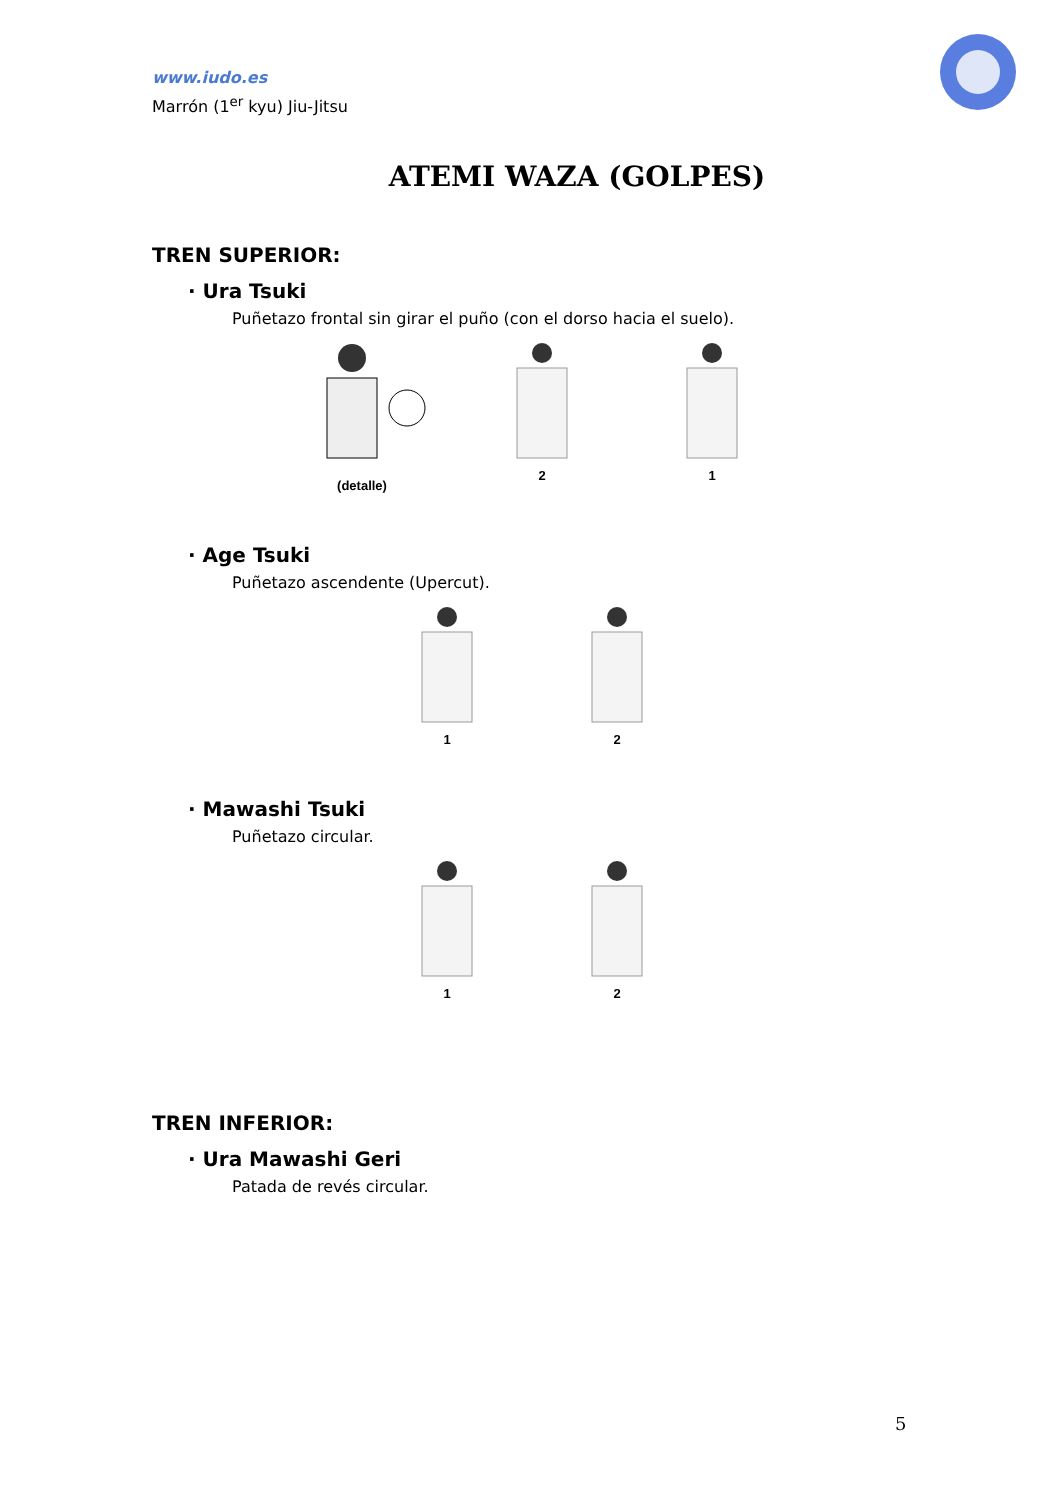www.iudo.es
Marrón (1<sup>er</sup> kyu) Jiu-Jitsu
ATEMI WAZA (GOLPES)
TREN SUPERIOR:
· Ura Tsuki
Puñetazo frontal sin girar el puño (con el dorso hacia el suelo).
(detalle) 2 1
· Age Tsuki
Puñetazo ascendente (Upercut).
1 2
· Mawashi Tsuki
Puñetazo circular.
1 2
TREN INFERIOR:
· Ura Mawashi Geri
Patada de revés circular.
5